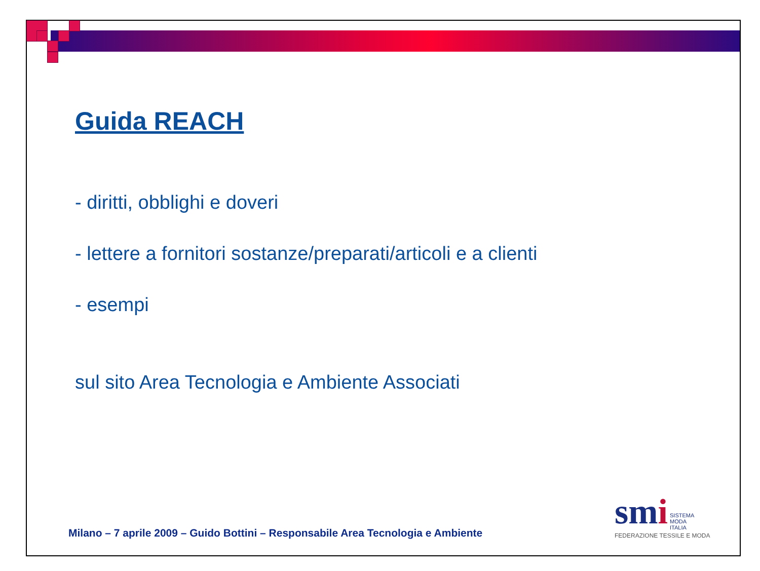Guida REACH
- diritti, obblighi e doveri
- lettere a fornitori sostanze/preparati/articoli e a clienti
- esempi
sul sito Area Tecnologia e Ambiente Associati
Milano – 7 aprile 2009 – Guido Bottini – Responsabile Area Tecnologia e Ambiente
smi SISTEMA
MODA
ITALIA
FEDERAZIONE TESSILE E MODA